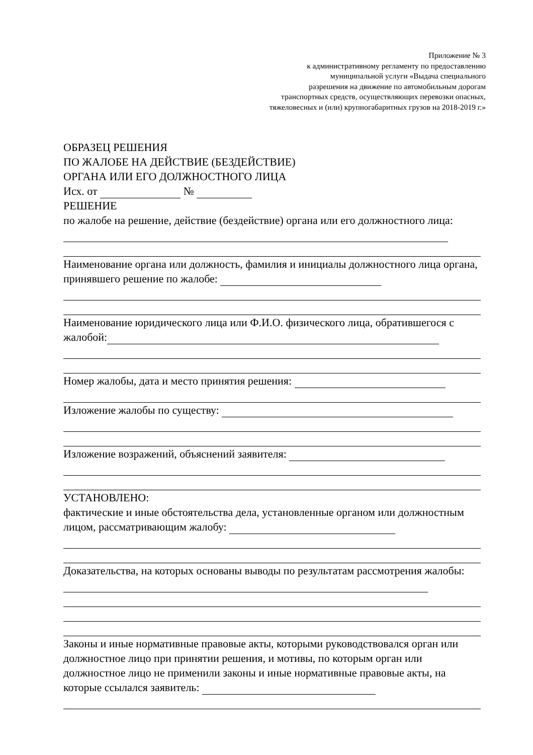Приложение № 3
к административному регламенту по предоставлению
муниципальной услуги «Выдача специального
разрешения на движение по автомобильным дорогам
транспортных средств, осуществляющих перевозки опасных,
тяжеловесных и (или) крупногабаритных грузов на 2018-2019 г.»
ОБРАЗЕЦ РЕШЕНИЯ
ПО ЖАЛОБЕ НА ДЕЙСТВИЕ (БЕЗДЕЙСТВИЕ)
ОРГАНА ИЛИ ЕГО ДОЛЖНОСТНОГО ЛИЦА
Исх. от №
РЕШЕНИЕ
по жалобе на решение, действие (бездействие) органа или его должностного лица:
Наименование органа или должность, фамилия и инициалы должностного лица органа, принявшего решение по жалобе:
Наименование юридического лица или Ф.И.О. физического лица, обратившегося с жалобой:
Номер жалобы, дата и место принятия решения:
Изложение жалобы по существу:
Изложение возражений, объяснений заявителя:
УСТАНОВЛЕНО:
фактические и иные обстоятельства дела, установленные органом или должностным лицом, рассматривающим жалобу:
Доказательства, на которых основаны выводы по результатам рассмотрения жалобы:
Законы и иные нормативные правовые акты, которыми руководствовался орган или должностное лицо при принятии решения, и мотивы, по которым орган или должностное лицо не применили законы и иные нормативные правовые акты, на которые ссылался заявитель: